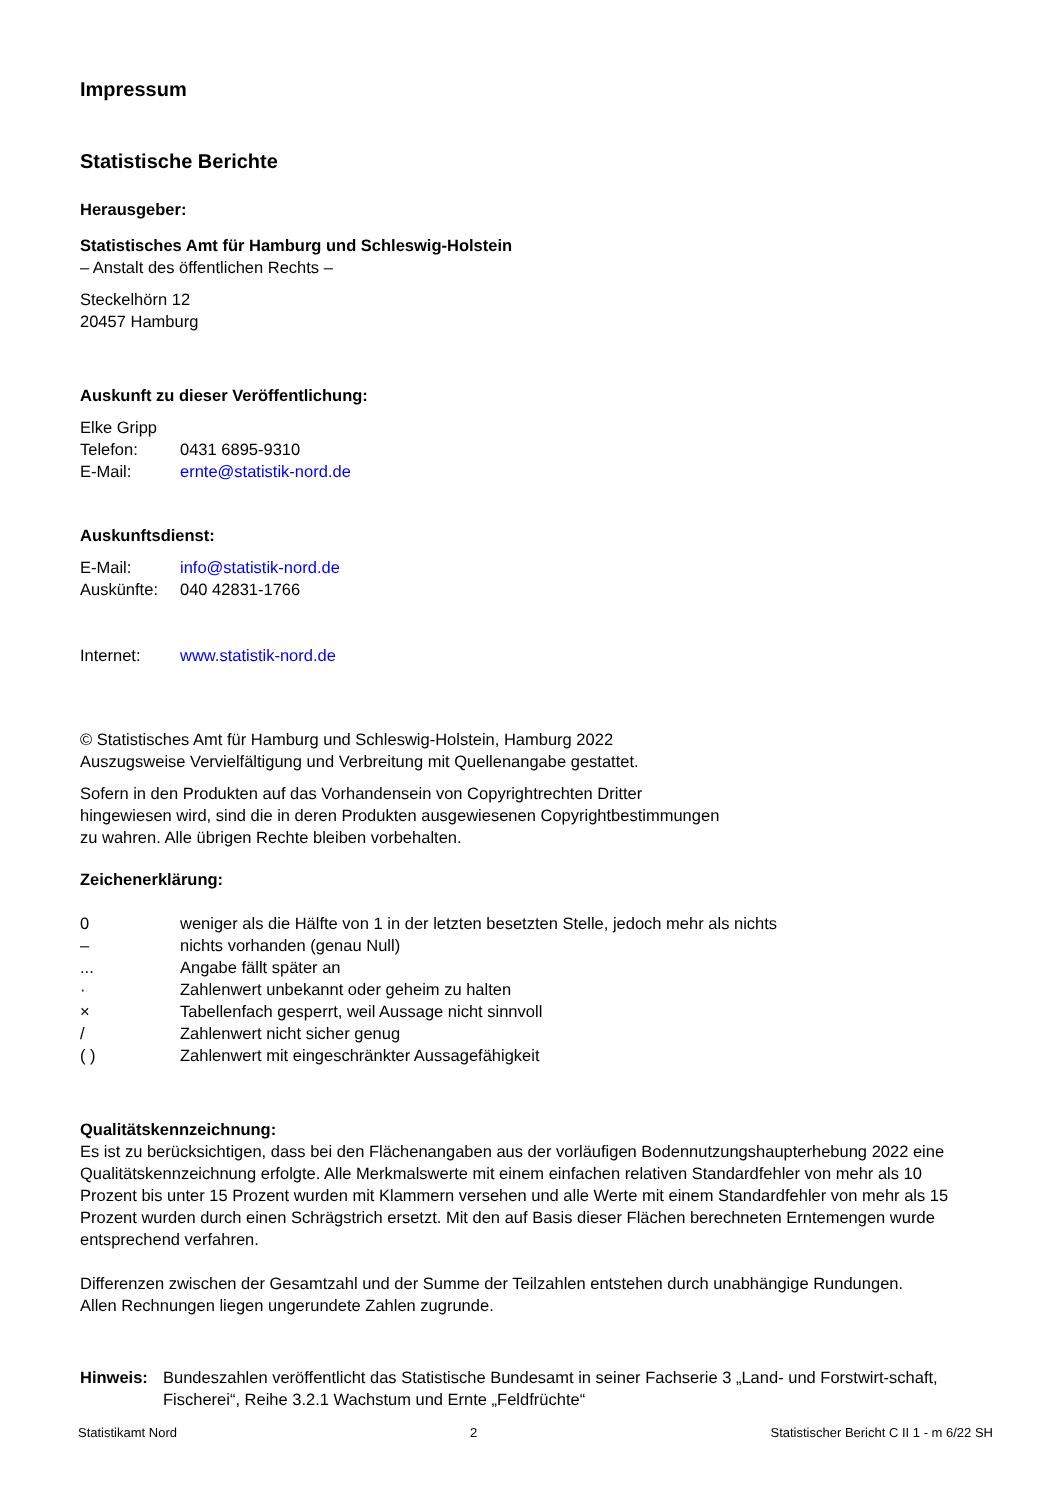Impressum
Statistische Berichte
Herausgeber:
Statistisches Amt für Hamburg und Schleswig-Holstein
– Anstalt des öffentlichen Rechts –
Steckelhörn 12
20457 Hamburg
Auskunft zu dieser Veröffentlichung:
Elke Gripp
Telefon: 0431 6895-9310
E-Mail: ernte@statistik-nord.de
Auskunftsdienst:
E-Mail: info@statistik-nord.de
Auskünfte: 040 42831-1766
Internet: www.statistik-nord.de
© Statistisches Amt für Hamburg und Schleswig-Holstein, Hamburg 2022
Auszugsweise Vervielfältigung und Verbreitung mit Quellenangabe gestattet.
Sofern in den Produkten auf das Vorhandensein von Copyrightrechten Dritter
hingewiesen wird, sind die in deren Produkten ausgewiesenen Copyrightbestimmungen
zu wahren. Alle übrigen Rechte bleiben vorbehalten.
Zeichenerklärung:
0 weniger als die Hälfte von 1 in der letzten besetzten Stelle, jedoch mehr als nichts
– nichts vorhanden (genau Null)
... Angabe fällt später an
· Zahlenwert unbekannt oder geheim zu halten
× Tabellenfach gesperrt, weil Aussage nicht sinnvoll
/ Zahlenwert nicht sicher genug
( ) Zahlenwert mit eingeschränkter Aussagefähigkeit
Qualitätskennzeichnung:
Es ist zu berücksichtigen, dass bei den Flächenangaben aus der vorläufigen Bodennutzungshaupterhebung 2022 eine Qualitätskennzeichnung erfolgte. Alle Merkmalswerte mit einem einfachen relativen Standardfehler von mehr als 10 Prozent bis unter 15 Prozent wurden mit Klammern versehen und alle Werte mit einem Standardfehler von mehr als 15 Prozent wurden durch einen Schrägstrich ersetzt. Mit den auf Basis dieser Flächen berechneten Erntemengen wurde entsprechend verfahren.
Differenzen zwischen der Gesamtzahl und der Summe der Teilzahlen entstehen durch unabhängige Rundungen.
Allen Rechnungen liegen ungerundete Zahlen zugrunde.
Hinweis: Bundeszahlen veröffentlicht das Statistische Bundesamt in seiner Fachserie 3 „Land- und Forstwirt-schaft, Fischerei“, Reihe 3.2.1 Wachstum und Ernte „Feldfrüchte“
Statistikamt Nord 2 Statistischer Bericht C II 1 - m 6/22 SH